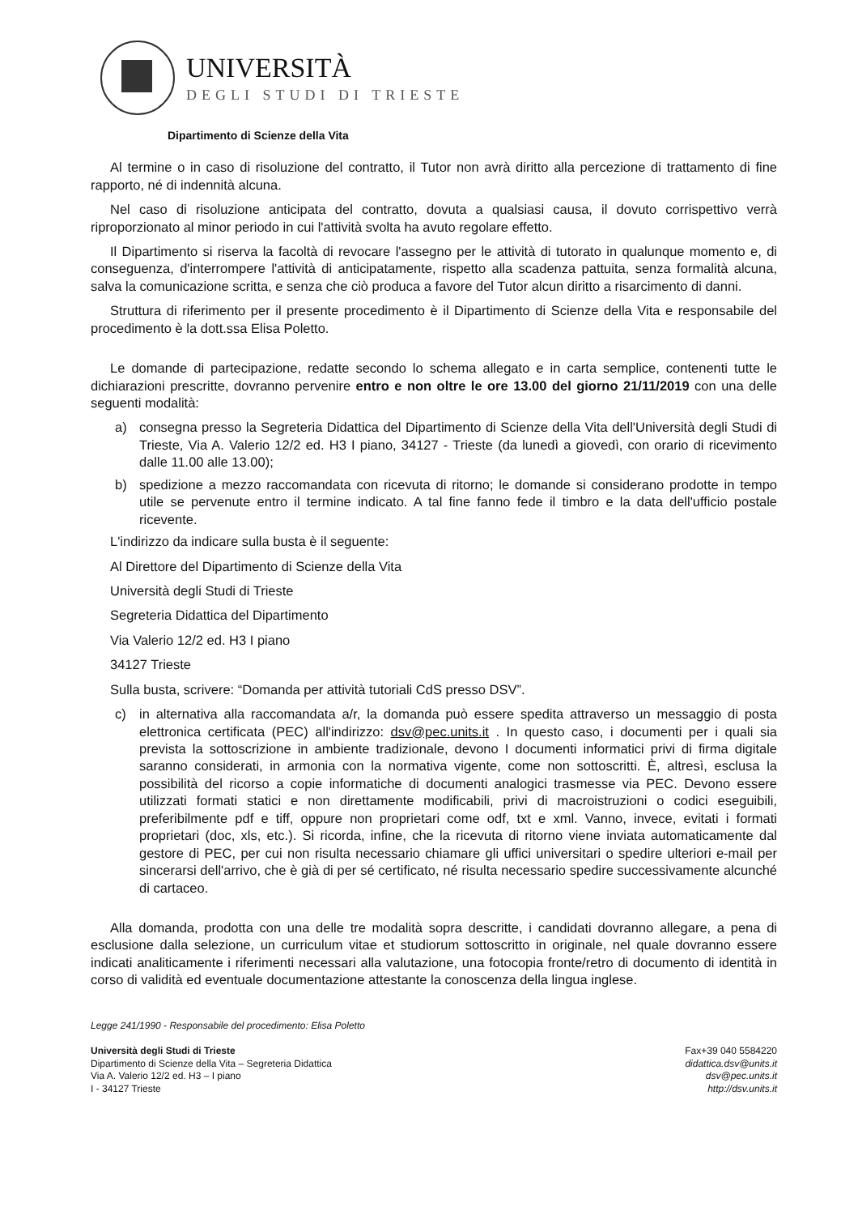UNIVERSITÀ
DEGLI STUDI DI TRIESTE
Dipartimento di Scienze della Vita
Al termine o in caso di risoluzione del contratto, il Tutor non avrà diritto alla percezione di trattamento di fine rapporto, né di indennità alcuna.
Nel caso di risoluzione anticipata del contratto, dovuta a qualsiasi causa, il dovuto corrispettivo verrà riproporzionato al minor periodo in cui l'attività svolta ha avuto regolare effetto.
Il Dipartimento si riserva la facoltà di revocare l'assegno per le attività di tutorato in qualunque momento e, di conseguenza, d'interrompere l'attività di anticipatamente, rispetto alla scadenza pattuita, senza formalità alcuna, salva la comunicazione scritta, e senza che ciò produca a favore del Tutor alcun diritto a risarcimento di danni.
Struttura di riferimento per il presente procedimento è il Dipartimento di Scienze della Vita e responsabile del procedimento è la dott.ssa Elisa Poletto.
Le domande di partecipazione, redatte secondo lo schema allegato e in carta semplice, contenenti tutte le dichiarazioni prescritte, dovranno pervenire entro e non oltre le ore 13.00 del giorno 21/11/2019 con una delle seguenti modalità:
a) consegna presso la Segreteria Didattica del Dipartimento di Scienze della Vita dell'Università degli Studi di Trieste, Via A. Valerio 12/2 ed. H3 I piano, 34127 - Trieste (da lunedì a giovedì, con orario di ricevimento dalle 11.00 alle 13.00);
b) spedizione a mezzo raccomandata con ricevuta di ritorno; le domande si considerano prodotte in tempo utile se pervenute entro il termine indicato. A tal fine fanno fede il timbro e la data dell'ufficio postale ricevente.
L'indirizzo da indicare sulla busta è il seguente:
Al Direttore del Dipartimento di Scienze della Vita
Università degli Studi di Trieste
Segreteria Didattica del Dipartimento
Via Valerio 12/2 ed. H3 I piano
34127 Trieste
Sulla busta, scrivere: “Domanda per attività tutoriali CdS presso DSV”.
c) in alternativa alla raccomandata a/r, la domanda può essere spedita attraverso un messaggio di posta elettronica certificata (PEC) all'indirizzo: dsv@pec.units.it . In questo caso, i documenti per i quali sia prevista la sottoscrizione in ambiente tradizionale, devono I documenti informatici privi di firma digitale saranno considerati, in armonia con la normativa vigente, come non sottoscritti. È, altresì, esclusa la possibilità del ricorso a copie informatiche di documenti analogici trasmesse via PEC. Devono essere utilizzati formati statici e non direttamente modificabili, privi di macroistruzioni o codici eseguibili, preferibilmente pdf e tiff, oppure non proprietari come odf, txt e xml. Vanno, invece, evitati i formati proprietari (doc, xls, etc.). Si ricorda, infine, che la ricevuta di ritorno viene inviata automaticamente dal gestore di PEC, per cui non risulta necessario chiamare gli uffici universitari o spedire ulteriori e-mail per sincerarsi dell'arrivo, che è già di per sé certificato, né risulta necessario spedire successivamente alcunché di cartaceo.
Alla domanda, prodotta con una delle tre modalità sopra descritte, i candidati dovranno allegare, a pena di esclusione dalla selezione, un curriculum vitae et studiorum sottoscritto in originale, nel quale dovranno essere indicati analiticamente i riferimenti necessari alla valutazione, una fotocopia fronte/retro di documento di identità in corso di validità ed eventuale documentazione attestante la conoscenza della lingua inglese.
Legge 241/1990 - Responsabile del procedimento: Elisa Poletto
Università degli Studi di Trieste
Dipartimento di Scienze della Vita – Segreteria Didattica
Via A. Valerio 12/2 ed. H3 – I piano
I - 34127 Trieste
Fax+39 040 5584220
didattica.dsv@units.it
dsv@pec.units.it
http://dsv.units.it